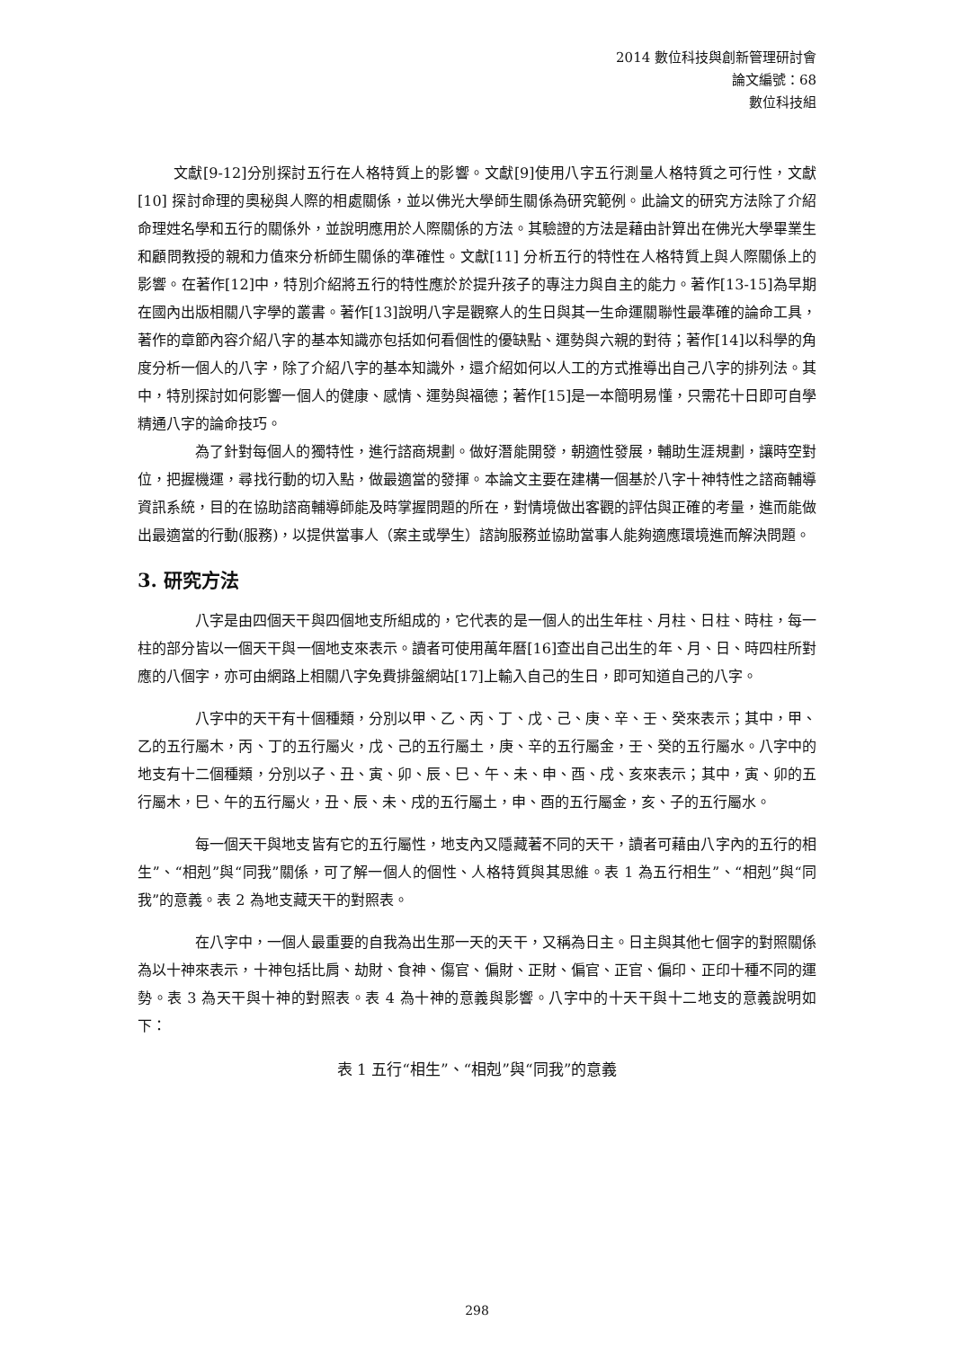2014 數位科技與創新管理研討會
論文編號：68
數位科技組
文獻[9-12]分別探討五行在人格特質上的影響。文獻[9]使用八字五行測量人格特質之可行性，文獻[10] 探討命理的奧秘與人際的相處關係，並以佛光大學師生關係為研究範例。此論文的研究方法除了介紹命理姓名學和五行的關係外，並說明應用於人際關係的方法。其驗證的方法是藉由計算出在佛光大學畢業生和顧問教授的親和力值來分析師生關係的準確性。文獻[11] 分析五行的特性在人格特質上與人際關係上的影響。在著作[12]中，特別介紹將五行的特性應於於提升孩子的專注力與自主的能力。著作[13-15]為早期在國內出版相關八字學的叢書。著作[13]說明八字是觀察人的生日與其一生命運關聯性最準確的論命工具，著作的章節內容介紹八字的基本知識亦包括如何看個性的優缺點、運勢與六親的對待；著作[14]以科學的角度分析一個人的八字，除了介紹八字的基本知識外，還介紹如何以人工的方式推導出自己八字的排列法。其中，特別探討如何影響一個人的健康、感情、運勢與福德；著作[15]是一本簡明易懂，只需花十日即可自學精通八字的論命技巧。
為了針對每個人的獨特性，進行諮商規劃。做好潛能開發，朝適性發展，輔助生涯規劃，讓時空對位，把握機運，尋找行動的切入點，做最適當的發揮。本論文主要在建構一個基於八字十神特性之諮商輔導資訊系統，目的在協助諮商輔導師能及時掌握問題的所在，對情境做出客觀的評估與正確的考量，進而能做出最適當的行動(服務)，以提供當事人（案主或學生）諮詢服務並協助當事人能夠適應環境進而解決問題。
3. 研究方法
八字是由四個天干與四個地支所組成的，它代表的是一個人的出生年柱、月柱、日柱、時柱，每一柱的部分皆以一個天干與一個地支來表示。讀者可使用萬年曆[16]查出自己出生的年、月、日、時四柱所對應的八個字，亦可由網路上相關八字免費排盤網站[17]上輸入自己的生日，即可知道自己的八字。
八字中的天干有十個種類，分別以甲、乙、丙、丁、戊、己、庚、辛、壬、癸來表示；其中，甲、乙的五行屬木，丙、丁的五行屬火，戊、己的五行屬土，庚、辛的五行屬金，壬、癸的五行屬水。八字中的地支有十二個種類，分別以子、丑、寅、卯、辰、巳、午、未、申、酉、戌、亥來表示；其中，寅、卯的五行屬木，巳、午的五行屬火，丑、辰、未、戌的五行屬土，申、酉的五行屬金，亥、子的五行屬水。
每一個天干與地支皆有它的五行屬性，地支內又隱藏著不同的天干，讀者可藉由八字內的五行的相生”、“相剋”與“同我”關係，可了解一個人的個性、人格特質與其思維。表 1 為五行相生”、“相剋”與“同我”的意義。表 2 為地支藏天干的對照表。
在八字中，一個人最重要的自我為出生那一天的天干，又稱為日主。日主與其他七個字的對照關係為以十神來表示，十神包括比肩、劫財、食神、傷官、偏財、正財、偏官、正官、偏印、正印十種不同的運勢。表 3 為天干與十神的對照表。表 4 為十神的意義與影響。八字中的十天干與十二地支的意義說明如下：
表 1 五行“相生”、“相剋”與“同我”的意義
298